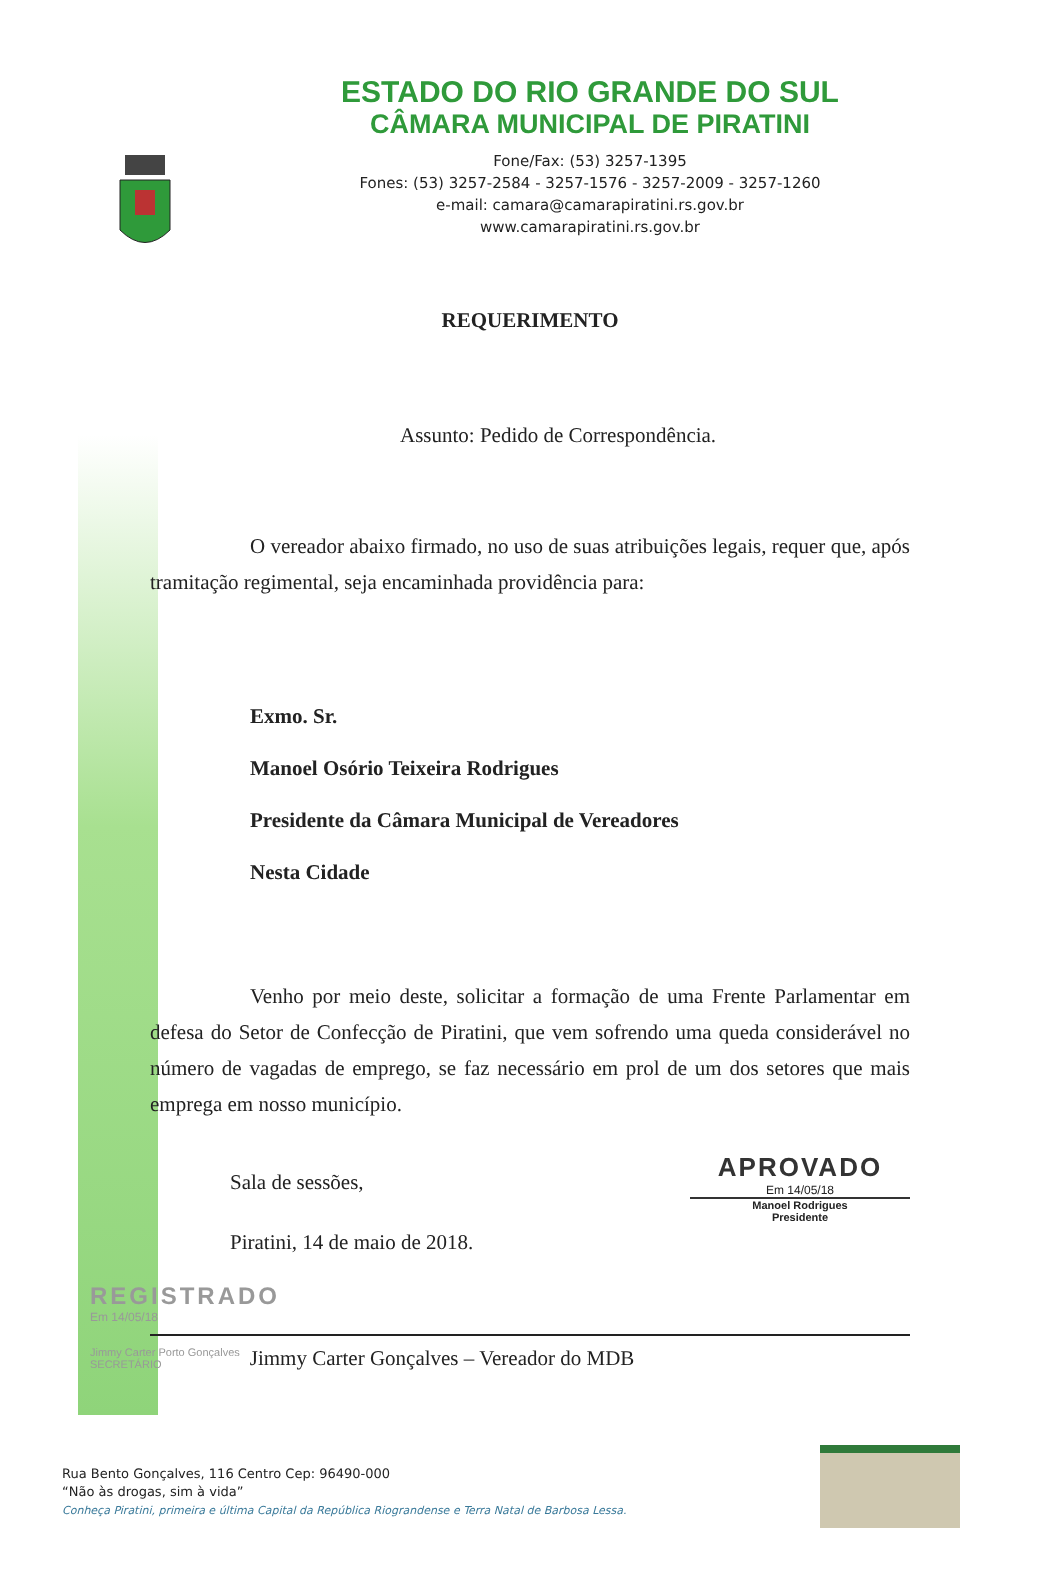ESTADO DO RIO GRANDE DO SUL
CÂMARA MUNICIPAL DE PIRATINI
Fone/Fax: (53) 3257-1395
Fones: (53) 3257-2584 - 3257-1576 - 3257-2009 - 3257-1260
e-mail: camara@camarapiratini.rs.gov.br
www.camarapiratini.rs.gov.br
REQUERIMENTO
Assunto: Pedido de Correspondência.
O vereador abaixo firmado, no uso de suas atribuições legais, requer que, após tramitação regimental, seja encaminhada providência para:
Exmo. Sr.
Manoel Osório Teixeira Rodrigues
Presidente da Câmara Municipal de Vereadores
Nesta Cidade
Venho por meio deste, solicitar a formação de uma Frente Parlamentar em defesa do Setor de Confecção de Piratini, que vem sofrendo uma queda considerável no número de vagadas de emprego, se faz necessário em prol de um dos setores que mais emprega em nosso município.
Sala de sessões,
Piratini, 14 de maio de 2018.
APROVADO
Em 14/05/18
Manoel Rodrigues
Presidente
REGISTRADO
Em 14/05/18
Jimmy Carter Porto Gonçalves
SECRETÁRIO Jimmy Carter Gonçalves – Vereador do MDB
Rua Bento Gonçalves, 116 Centro Cep: 96490-000
“Não às drogas, sim à vida”
Conheça Piratini, primeira e última Capital da República Riograndense e Terra Natal de Barbosa Lessa.